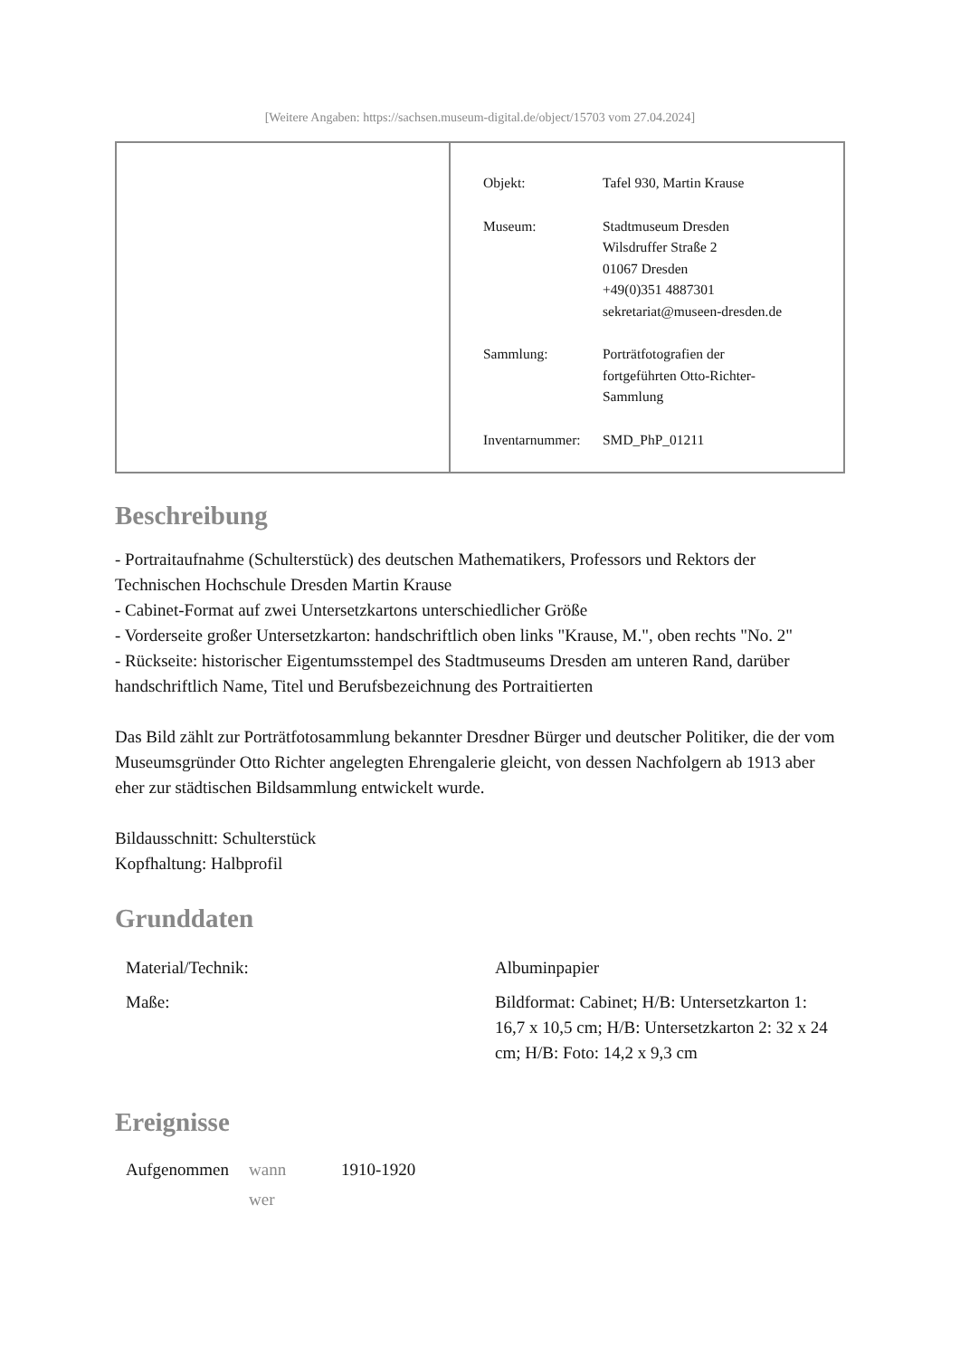[Weitere Angaben: https://sachsen.museum-digital.de/object/15703 vom 27.04.2024]
| | / Objekt: / Tafel 930, Martin Krause / / Museum: / Stadtmuseum Dresden Wilsdruffer Straße 2 01067 Dresden +49(0)351 4887301 sekretariat@museen-dresden.de / / Sammlung: / Porträtfotografien der fortgeführten Otto-Richter- Sammlung / / Inventarnummer: / SMD_PhP_01211 / |
Beschreibung
- Portraitaufnahme (Schulterstück) des deutschen Mathematikers, Professors und Rektors der Technischen Hochschule Dresden Martin Krause
- Cabinet-Format auf zwei Untersetzkartons unterschiedlicher Größe
- Vorderseite großer Untersetzkarton: handschriftlich oben links "Krause, M.", oben rechts "No. 2"
- Rückseite: historischer Eigentumsstempel des Stadtmuseums Dresden am unteren Rand, darüber handschriftlich Name, Titel und Berufsbezeichnung des Portraitierten
Das Bild zählt zur Porträtfotosammlung bekannter Dresdner Bürger und deutscher Politiker, die der vom Museumsgründer Otto Richter angelegten Ehrengalerie gleicht, von dessen Nachfolgern ab 1913 aber eher zur städtischen Bildsammlung entwickelt wurde.
Bildausschnitt: Schulterstück
Kopfhaltung: Halbprofil
Grunddaten
| Material/Technik: | Albuminpapier |
| Maße: | Bildformat: Cabinet; H/B: Untersetzkarton 1: 16,7 x 10,5 cm; H/B: Untersetzkarton 2: 32 x 24 cm; H/B: Foto: 14,2 x 9,3 cm |
Ereignisse
| Aufgenommen | wann | 1910-1920 |
| | wer | |